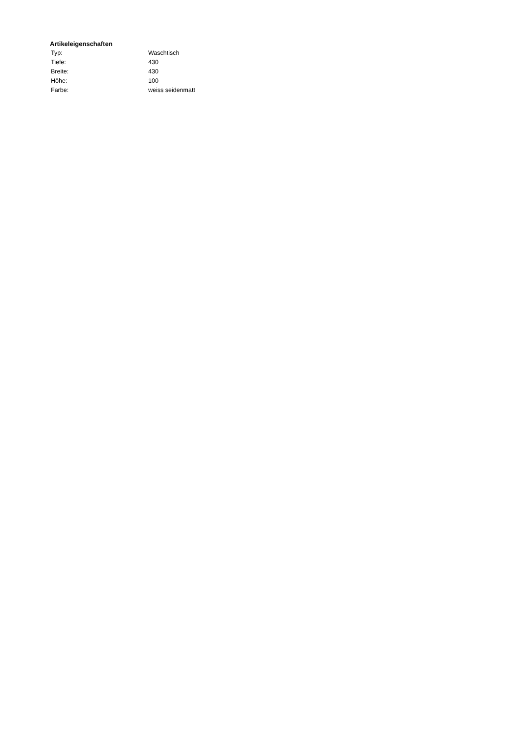Artikeleigenschaften
| Typ: | Waschtisch |
| Tiefe: | 430 |
| Breite: | 430 |
| Höhe: | 100 |
| Farbe: | weiss seidenmatt |